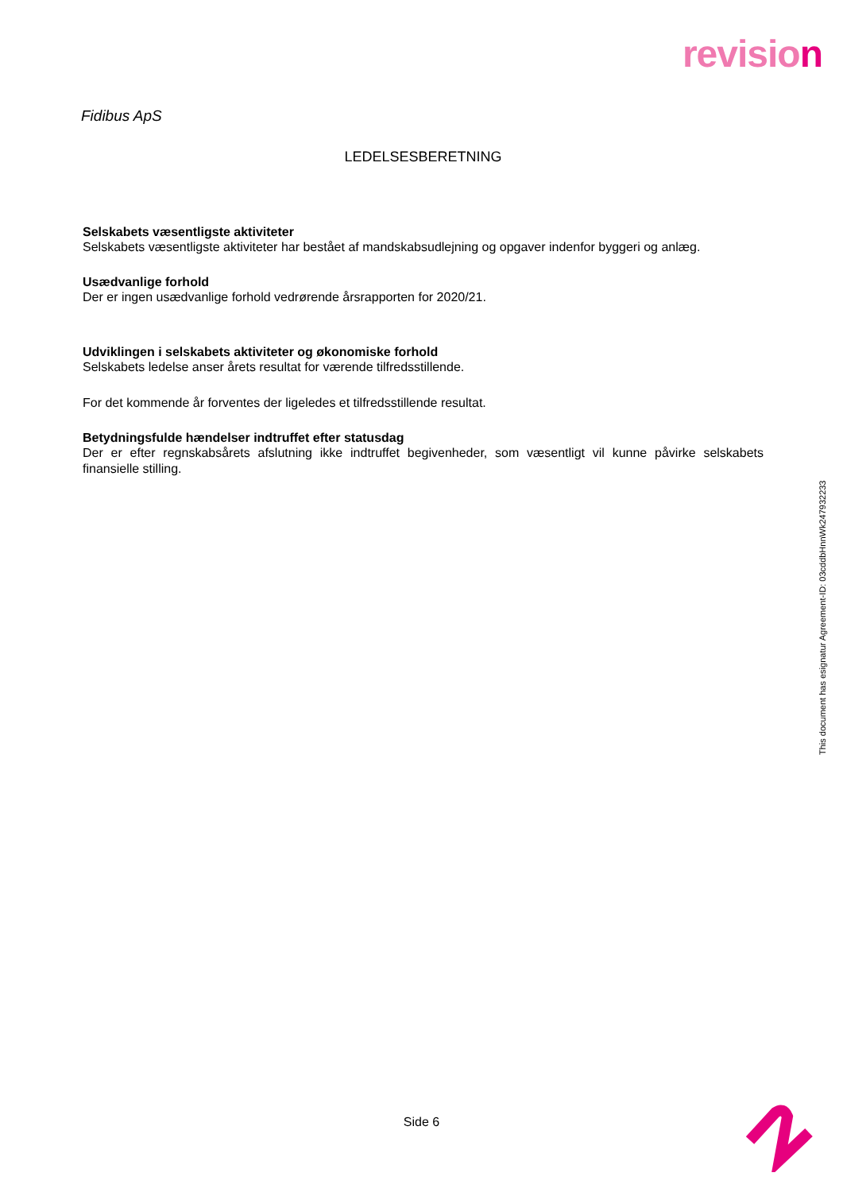revision
Fidibus ApS
LEDELSESBERETNING
Selskabets væsentligste aktiviteter
Selskabets væsentligste aktiviteter har bestået af mandskabsudlejning og opgaver indenfor byggeri og anlæg.
Usædvanlige forhold
Der er ingen usædvanlige forhold vedrørende årsrapporten for 2020/21.
Udviklingen i selskabets aktiviteter og økonomiske forhold
Selskabets ledelse anser årets resultat for værende tilfredsstillende.
For det kommende år forventes der ligeledes et tilfredsstillende resultat.
Betydningsfulde hændelser indtruffet efter statusdag
Der er efter regnskabsårets afslutning ikke indtruffet begivenheder, som væsentligt vil kunne påvirke selskabets finansielle stilling.
This document has esignatur Agreement-ID: 03cddbHnnWk247932233
Side 6